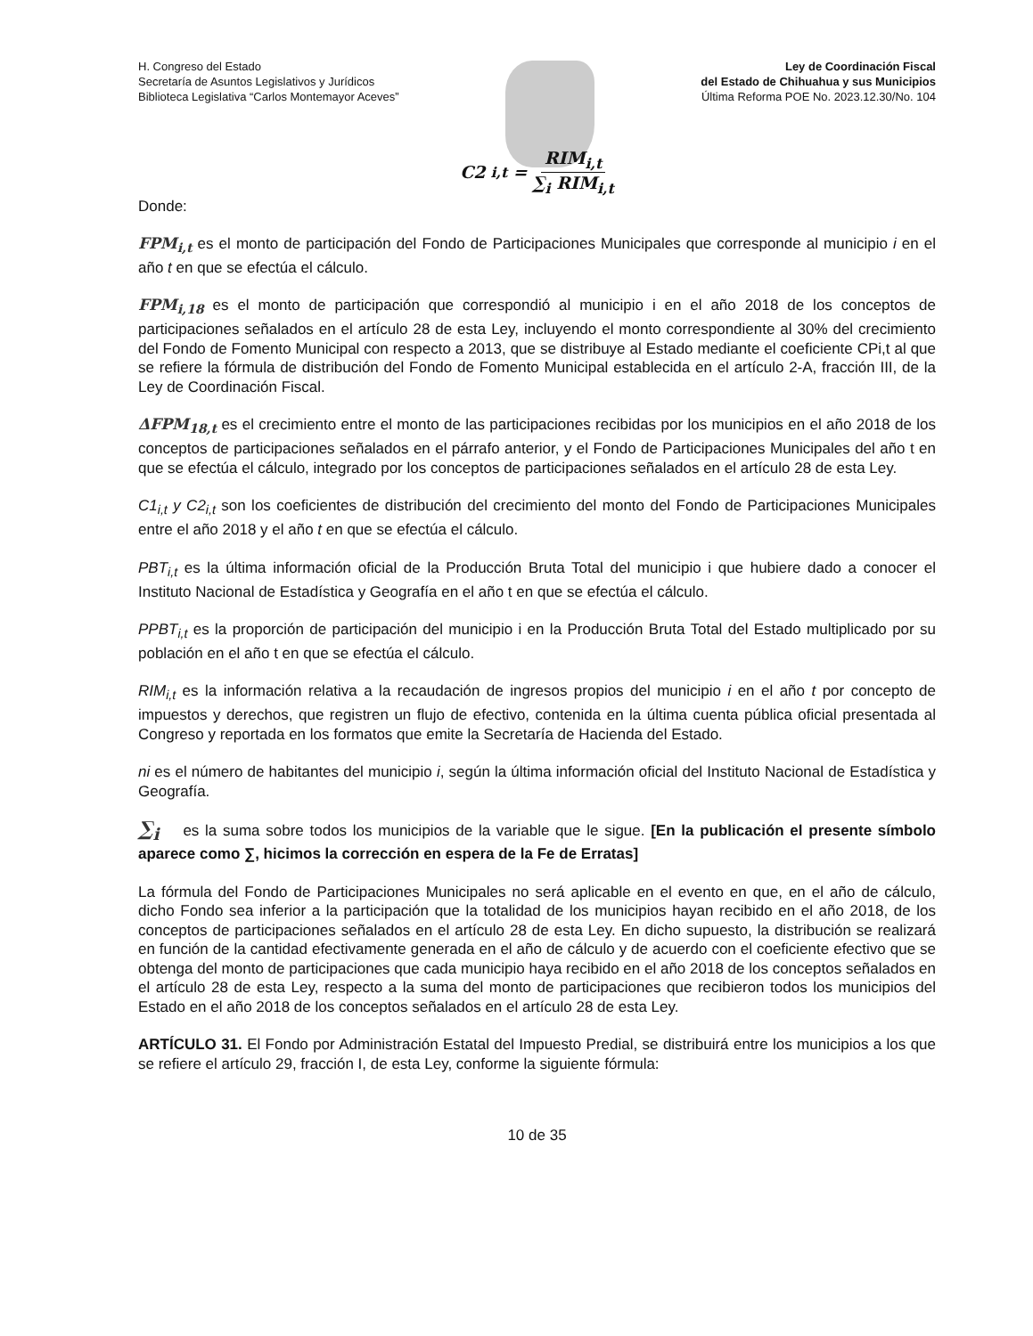H. Congreso del Estado
Secretaría de Asuntos Legislativos y Jurídicos
Biblioteca Legislativa “Carlos Montemayor Aceves”
Ley de Coordinación Fiscal
del Estado de Chihuahua y sus Municipios
Última Reforma POE No. 2023.12.30/No. 104
C2<sub>i,t</sub> = RIM<sub>i,t</sub> ∑<sub>i</sub> RIM<sub>i,t</sub>
Donde:
FPM<sub>i,t</sub> es el monto de participación del Fondo de Participaciones Municipales que corresponde al municipio i en el año t en que se efectúa el cálculo.
FPM<sub>i,18</sub> es el monto de participación que correspondió al municipio i en el año 2018 de los conceptos de participaciones señalados en el artículo 28 de esta Ley, incluyendo el monto correspondiente al 30% del crecimiento del Fondo de Fomento Municipal con respecto a 2013, que se distribuye al Estado mediante el coeficiente CPi,t al que se refiere la fórmula de distribución del Fondo de Fomento Municipal establecida en el artículo 2-A, fracción III, de la Ley de Coordinación Fiscal.
ΔFPM<sub>18,t</sub> es el crecimiento entre el monto de las participaciones recibidas por los municipios en el año 2018 de los conceptos de participaciones señalados en el párrafo anterior, y el Fondo de Participaciones Municipales del año t en que se efectúa el cálculo, integrado por los conceptos de participaciones señalados en el artículo 28 de esta Ley.
C1<sub>i,t</sub> y C2<sub>i,t</sub> son los coeficientes de distribución del crecimiento del monto del Fondo de Participaciones Municipales entre el año 2018 y el año t en que se efectúa el cálculo.
PBT<sub>i,t</sub> es la última información oficial de la Producción Bruta Total del municipio i que hubiere dado a conocer el Instituto Nacional de Estadística y Geografía en el año t en que se efectúa el cálculo.
PPBT<sub>i,t</sub> es la proporción de participación del municipio i en la Producción Bruta Total del Estado multiplicado por su población en el año t en que se efectúa el cálculo.
RIM<sub>i,t</sub> es la información relativa a la recaudación de ingresos propios del municipio i en el año t por concepto de impuestos y derechos, que registren un flujo de efectivo, contenida en la última cuenta pública oficial presentada al Congreso y reportada en los formatos que emite la Secretaría de Hacienda del Estado.
ni es el número de habitantes del municipio i, según la última información oficial del Instituto Nacional de Estadística y Geografía.
∑<sub>i</sub> es la suma sobre todos los municipios de la variable que le sigue. [En la publicación el presente símbolo aparece como ∑, hicimos la corrección en espera de la Fe de Erratas]
La fórmula del Fondo de Participaciones Municipales no será aplicable en el evento en que, en el año de cálculo, dicho Fondo sea inferior a la participación que la totalidad de los municipios hayan recibido en el año 2018, de los conceptos de participaciones señalados en el artículo 28 de esta Ley. En dicho supuesto, la distribución se realizará en función de la cantidad efectivamente generada en el año de cálculo y de acuerdo con el coeficiente efectivo que se obtenga del monto de participaciones que cada municipio haya recibido en el año 2018 de los conceptos señalados en el artículo 28 de esta Ley, respecto a la suma del monto de participaciones que recibieron todos los municipios del Estado en el año 2018 de los conceptos señalados en el artículo 28 de esta Ley.
ARTÍCULO 31. El Fondo por Administración Estatal del Impuesto Predial, se distribuirá entre los municipios a los que se refiere el artículo 29, fracción I, de esta Ley, conforme la siguiente fórmula:
10 de 35